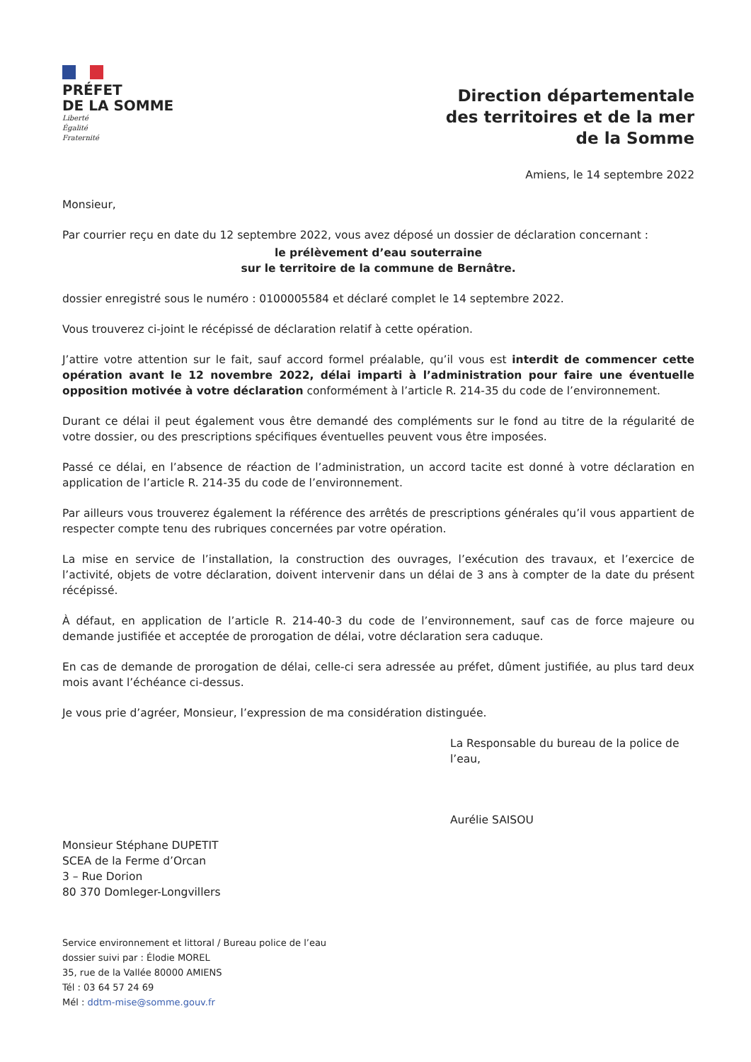PRÉFET
DE LA SOMME
Liberté
Égalité
Fraternité
Direction départementale
des territoires et de la mer
de la Somme
Amiens, le 14 septembre 2022
Monsieur,
Par courrier reçu en date du 12 septembre 2022, vous avez déposé un dossier de déclaration concernant :
le prélèvement d’eau souterraine
sur le territoire de la commune de Bernâtre.
dossier enregistré sous le numéro : 0100005584 et déclaré complet le 14 septembre 2022.
Vous trouverez ci-joint le récépissé de déclaration relatif à cette opération.
J’attire votre attention sur le fait, sauf accord formel préalable, qu’il vous est interdit de commencer cette opération avant le 12 novembre 2022, délai imparti à l’administration pour faire une éventuelle opposition motivée à votre déclaration conformément à l’article R. 214-35 du code de l’environnement.
Durant ce délai il peut également vous être demandé des compléments sur le fond au titre de la régularité de votre dossier, ou des prescriptions spécifiques éventuelles peuvent vous être imposées.
Passé ce délai, en l’absence de réaction de l’administration, un accord tacite est donné à votre déclaration en application de l’article R. 214-35 du code de l’environnement.
Par ailleurs vous trouverez également la référence des arrêtés de prescriptions générales qu’il vous appartient de respecter compte tenu des rubriques concernées par votre opération.
La mise en service de l’installation, la construction des ouvrages, l’exécution des travaux, et l’exercice de l’activité, objets de votre déclaration, doivent intervenir dans un délai de 3 ans à compter de la date du présent récépissé.
À défaut, en application de l’article R. 214-40-3 du code de l’environnement, sauf cas de force majeure ou demande justifiée et acceptée de prorogation de délai, votre déclaration sera caduque.
En cas de demande de prorogation de délai, celle-ci sera adressée au préfet, dûment justifiée, au plus tard deux mois avant l’échéance ci-dessus.
Je vous prie d’agréer, Monsieur, l’expression de ma considération distinguée.
La Responsable du bureau de la police de l’eau,
Aurélie SAISOU
Monsieur Stéphane DUPETIT
SCEA de la Ferme d’Orcan
3 – Rue Dorion
80 370 Domleger-Longvillers
Service environnement et littoral / Bureau police de l’eau
dossier suivi par : Élodie MOREL
35, rue de la Vallée 80000 AMIENS
Tél : 03 64 57 24 69
Mél : ddtm-mise@somme.gouv.fr